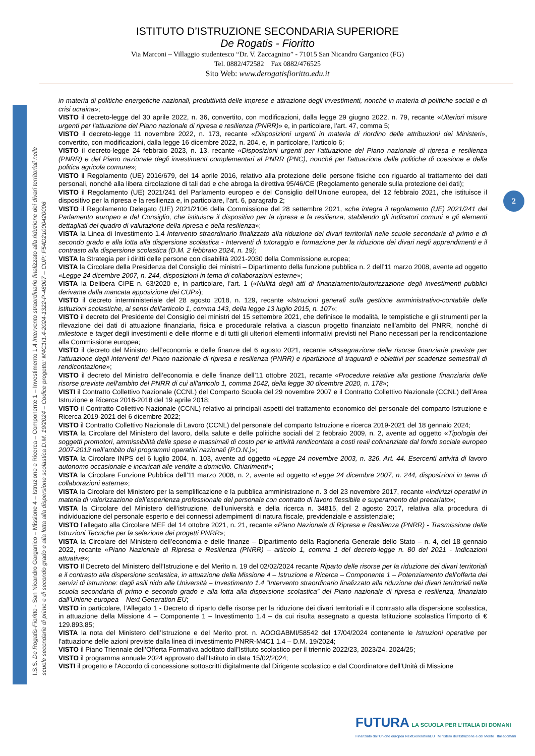ISTITUTO D’ISTRUZIONE SECONDARIA SUPERIORE
De Rogatis - Fioritto
Via Marconi – Villaggio studentesco “Dr. V. Zaccagnino” - 71015 San Nicandro Garganico (FG)
Tel. 0882/472582 Fax 0882/476525
Sito Web: www.derogatisfioritto.edu.it
I.S.S. De Rogatis-Fioritto - San Nicandro Garganico – Missione 4 – Istruzione e Ricerca – Componente 1 – Investimento 1.4 Intervento straordinario finalizzato alla riduzione dei divari territoriali nelle
scuole secondarie di primo e di secondo grado e alla lotta alla dispersione scolastica D.M. 19/2024 – Codice progetto: M4C1I1.4-2024-1322-P-48007 – CUP: F54D21000420006
2
in materia di politiche energetiche nazionali, produttività delle imprese e attrazione degli investimenti, nonché in materia di politiche sociali e di crisi ucraina»;
VISTO il decreto-legge del 30 aprile 2022, n. 36, convertito, con modificazioni, dalla legge 29 giugno 2022, n. 79, recante «Ulteriori misure urgenti per l'attuazione del Piano nazionale di ripresa e resilienza (PNRR)» e, in particolare, l’art. 47, comma 5;
VISTO il decreto-legge 11 novembre 2022, n. 173, recante «Disposizioni urgenti in materia di riordino delle attribuzioni dei Ministeri», convertito, con modificazioni, dalla legge 16 dicembre 2022, n. 204, e, in particolare, l’articolo 6;
VISTO il decreto-legge 24 febbraio 2023, n. 13, recante «Disposizioni urgenti per l'attuazione del Piano nazionale di ripresa e resilienza (PNRR) e del Piano nazionale degli investimenti complementari al PNRR (PNC), nonché per l'attuazione delle politiche di coesione e della politica agricola comune»;
VISTO il Regolamento (UE) 2016/679, del 14 aprile 2016, relativo alla protezione delle persone fisiche con riguardo al trattamento dei dati personali, nonché alla libera circolazione di tali dati e che abroga la direttiva 95/46/CE (Regolamento generale sulla protezione dei dati);
VISTO il Regolamento (UE) 2021/241 del Parlamento europeo e del Consiglio dell’Unione europea, del 12 febbraio 2021, che istituisce il dispositivo per la ripresa e la resilienza e, in particolare, l’art. 6, paragrafo 2;
VISTO il Regolamento Delegato (UE) 2021/2106 della Commissione del 28 settembre 2021, «che integra il regolamento (UE) 2021/241 del Parlamento europeo e del Consiglio, che istituisce il dispositivo per la ripresa e la resilienza, stabilendo gli indicatori comuni e gli elementi dettagliati del quadro di valutazione della ripresa e della resilienza»;
VISTA la Linea di Investimento 1.4 Intervento straordinario finalizzato alla riduzione dei divari territoriali nelle scuole secondarie di primo e di secondo grado e alla lotta alla dispersione scolastica - Interventi di tutoraggio e formazione per la riduzione dei divari negli apprendimenti e il contrasto alla dispersione scolastica (D.M. 2 febbraio 2024, n. 19);
VISTA la Strategia per i diritti delle persone con disabilità 2021-2030 della Commissione europea;
VISTA la Circolare della Presidenza del Consiglio dei ministri – Dipartimento della funzione pubblica n. 2 dell’11 marzo 2008, avente ad oggetto «Legge 24 dicembre 2007, n. 244, disposizioni in tema di collaborazioni esterne»;
VISTA la Delibera CIPE n. 63/2020 e, in particolare, l’art. 1 («Nullità degli atti di finanziamento/autorizzazione degli investimenti pubblici derivante dalla mancata apposizione dei CUP»);
VISTO il decreto interministeriale del 28 agosto 2018, n. 129, recante «Istruzioni generali sulla gestione amministrativo-contabile delle istituzioni scolastiche, ai sensi dell’articolo 1, comma 143, della legge 13 luglio 2015, n. 107»;
VISTO il decreto del Presidente del Consiglio dei ministri del 15 settembre 2021, che definisce le modalità, le tempistiche e gli strumenti per la rilevazione dei dati di attuazione finanziaria, fisica e procedurale relativa a ciascun progetto finanziato nell’ambito del PNRR, nonché di milestone e target degli investimenti e delle riforme e di tutti gli ulteriori elementi informativi previsti nel Piano necessari per la rendicontazione alla Commissione europea;
VISTO il decreto del Ministro dell’economia e delle finanze del 6 agosto 2021, recante «Assegnazione delle risorse finanziarie previste per l'attuazione degli interventi del Piano nazionale di ripresa e resilienza (PNRR) e ripartizione di traguardi e obiettivi per scadenze semestrali di rendicontazione»;
VISTO il decreto del Ministro dell’economia e delle finanze dell’11 ottobre 2021, recante «Procedure relative alla gestione finanziaria delle risorse previste nell'ambito del PNRR di cui all'articolo 1, comma 1042, della legge 30 dicembre 2020, n. 178»;
VISTI il Contratto Collettivo Nazionale (CCNL) del Comparto Scuola del 29 novembre 2007 e il Contratto Collettivo Nazionale (CCNL) dell’Area Istruzione e Ricerca 2016-2018 del 19 aprile 2018;
VISTO il Contratto Collettivo Nazionale (CCNL) relativo ai principali aspetti del trattamento economico del personale del comparto Istruzione e Ricerca 2019-2021 del 6 dicembre 2022;
VISTO il Contratto Collettivo Nazionale di Lavoro (CCNL) del personale del comparto Istruzione e ricerca 2019-2021 del 18 gennaio 2024;
VISTA la Circolare del Ministero del lavoro, della salute e delle politiche sociali del 2 febbraio 2009, n. 2, avente ad oggetto «Tipologia dei soggetti promotori, ammissibilità delle spese e massimali di costo per le attività rendicontate a costi reali cofinanziate dal fondo sociale europeo 2007-2013 nell’ambito dei programmi operativi nazionali (P.O.N.)»;
VISTA la Circolare INPS del 6 luglio 2004, n. 103, avente ad oggetto «Legge 24 novembre 2003, n. 326. Art. 44. Esercenti attività di lavoro autonomo occasionale e incaricati alle vendite a domicilio. Chiarimenti»;
VISTA la Circolare Funzione Pubblica dell’11 marzo 2008, n. 2, avente ad oggetto «Legge 24 dicembre 2007, n. 244, disposizioni in tema di collaborazioni esterne»;
VISTA la Circolare del Ministero per la semplificazione e la pubblica amministrazione n. 3 del 23 novembre 2017, recante «Indirizzi operativi in materia di valorizzazione dell’esperienza professionale del personale con contratto di lavoro flessibile e superamento del precariato»;
VISTA la Circolare del Ministero dell’istruzione, dell’università e della ricerca n. 34815, del 2 agosto 2017, relativa alla procedura di individuazione del personale esperto e dei connessi adempimenti di natura fiscale, previdenziale e assistenziale;
VISTO l’allegato alla Circolare MEF del 14 ottobre 2021, n. 21, recante «Piano Nazionale di Ripresa e Resilienza (PNRR) - Trasmissione delle Istruzioni Tecniche per la selezione dei progetti PNRR»;
VISTA la Circolare del Ministero dell’economia e delle finanze – Dipartimento della Ragioneria Generale dello Stato – n. 4, del 18 gennaio 2022, recante «Piano Nazionale di Ripresa e Resilienza (PNRR) – articolo 1, comma 1 del decreto-legge n. 80 del 2021 - Indicazioni attuative»;
VISTO Il Decreto del Ministero dell’Istruzione e del Merito n. 19 del 02/02/2024 recante Riparto delle risorse per la riduzione dei divari territoriali e il contrasto alla dispersione scolastica, in attuazione della Missione 4 – Istruzione e Ricerca – Componente 1 – Potenziamento dell’offerta dei servizi di istruzione: dagli asili nido alle Università – Investimento 1.4 “Intervento straordinario finalizzato alla riduzione dei divari territoriali nella scuola secondaria di primo e secondo grado e alla lotta alla dispersione scolastica” del Piano nazionale di ripresa e resilienza, finanziato dall’Unione europea – Next Generation EU;
VISTO in particolare, l’Allegato 1 - Decreto di riparto delle risorse per la riduzione dei divari territoriali e il contrasto alla dispersione scolastica, in attuazione della Missione 4 – Componente 1 – Investimento 1.4 – da cui risulta assegnato a questa Istituzione scolastica l’importo di € 129.893,85;
VISTA la nota del Ministero dell’Istruzione e del Merito prot. n. AOOGABMI/58542 del 17/04/2024 contenente le Istruzioni operative per l’attuazione delle azioni previste dalla linea di investimento PNRR-M4C1 1.4 – D.M. 19/2024;
VISTO il Piano Triennale dell’Offerta Formativa adottato dall’Istituto scolastico per il triennio 2022/23, 2023/24, 2024/25;
VISTO il programma annuale 2024 approvato dall’Istituto in data 15/02/2024;
VISTI il progetto e l’Accordo di concessione sottoscritti digitalmente dal Dirigente scolastico e dal Coordinatore dell’Unità di Missione
FUTURA LA SCUOLA PER L’ITALIA DI DOMANI
Finanziato dall’Unione europea NextGenerationEU Ministero dell’Istruzione e del Merito Italiadomani